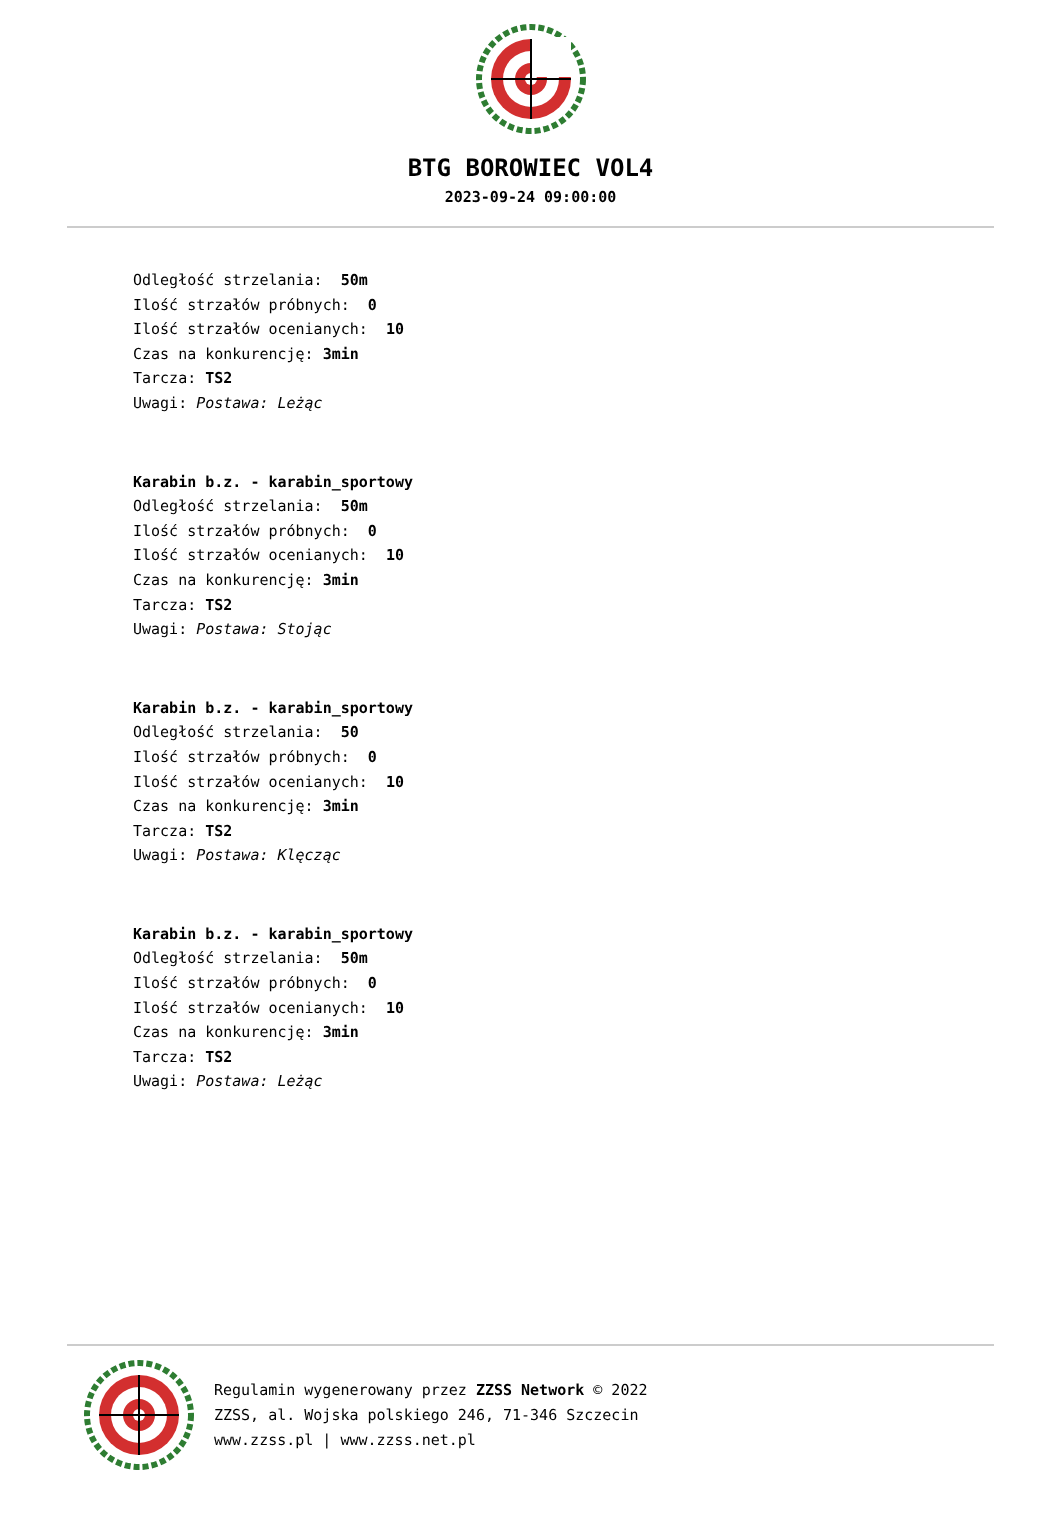BTG BOROWIEC VOL4
2023-09-24 09:00:00
Odległość strzelania: 50m
Ilość strzałów próbnych: 0
Ilość strzałów ocenianych: 10
Czas na konkurencję: 3min
Tarcza: TS2
Uwagi: Postawa: Leżąc
Karabin b.z. - karabin_sportowy
Odległość strzelania: 50m
Ilość strzałów próbnych: 0
Ilość strzałów ocenianych: 10
Czas na konkurencję: 3min
Tarcza: TS2
Uwagi: Postawa: Stojąc
Karabin b.z. - karabin_sportowy
Odległość strzelania: 50
Ilość strzałów próbnych: 0
Ilość strzałów ocenianych: 10
Czas na konkurencję: 3min
Tarcza: TS2
Uwagi: Postawa: Klęcząc
Karabin b.z. - karabin_sportowy
Odległość strzelania: 50m
Ilość strzałów próbnych: 0
Ilość strzałów ocenianych: 10
Czas na konkurencję: 3min
Tarcza: TS2
Uwagi: Postawa: Leżąc
Regulamin wygenerowany przez ZZSS Network © 2022
ZZSS, al. Wojska polskiego 246, 71-346 Szczecin
www.zzss.pl | www.zzss.net.pl